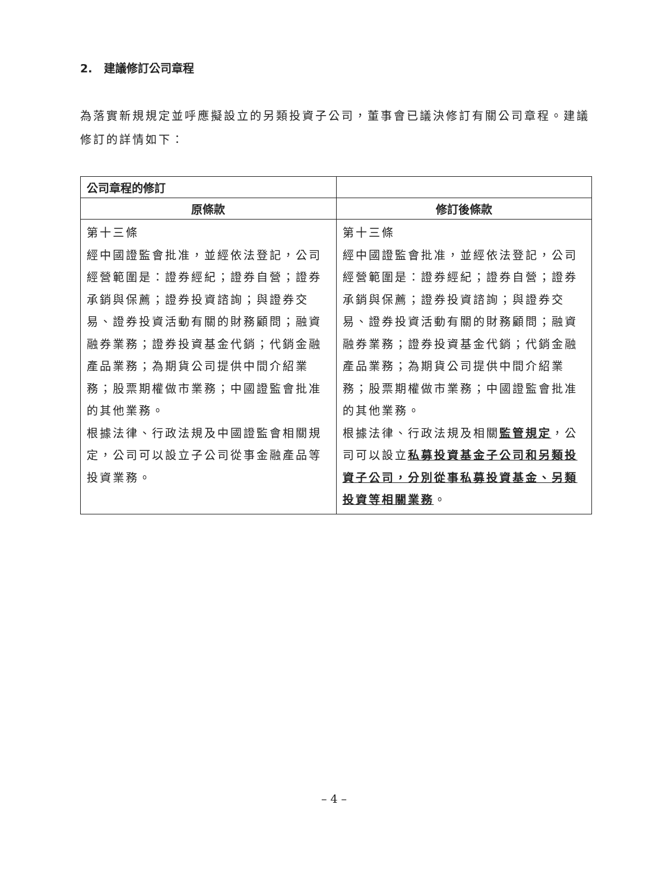2. 建議修訂公司章程
為落實新規規定並呼應擬設立的另類投資子公司，董事會已議決修訂有關公司章程。建議修訂的詳情如下：
| 公司章程的修訂 | |
| --- | --- |
| 原條款 | 修訂後條款 |
| 第十三條 經中國證監會批准，並經依法登記，公司經營範圍是：證券經紀；證券自營；證券承銷與保薦；證券投資諮詢；與證券交易、證券投資活動有關的財務顧問；融資融券業務；證券投資基金代銷；代銷金融產品業務；為期貨公司提供中間介紹業務；股票期權做市業務；中國證監會批准的其他業務。 根據法律、行政法規及中國證監會相關規定，公司可以設立子公司從事金融產品等投資業務。 | 第十三條 經中國證監會批准，並經依法登記，公司經營範圍是：證券經紀；證券自營；證券承銷與保薦；證券投資諮詢；與證券交易、證券投資活動有關的財務顧問；融資融券業務；證券投資基金代銷；代銷金融產品業務；為期貨公司提供中間介紹業務；股票期權做市業務；中國證監會批准的其他業務。 根據法律、行政法規及相關 監管規定 ，公司可以設立 私募投資基金子公司和另類投資子公司，分別從事私募投資基金、另類投資等相關業務 。 |
– 4 –